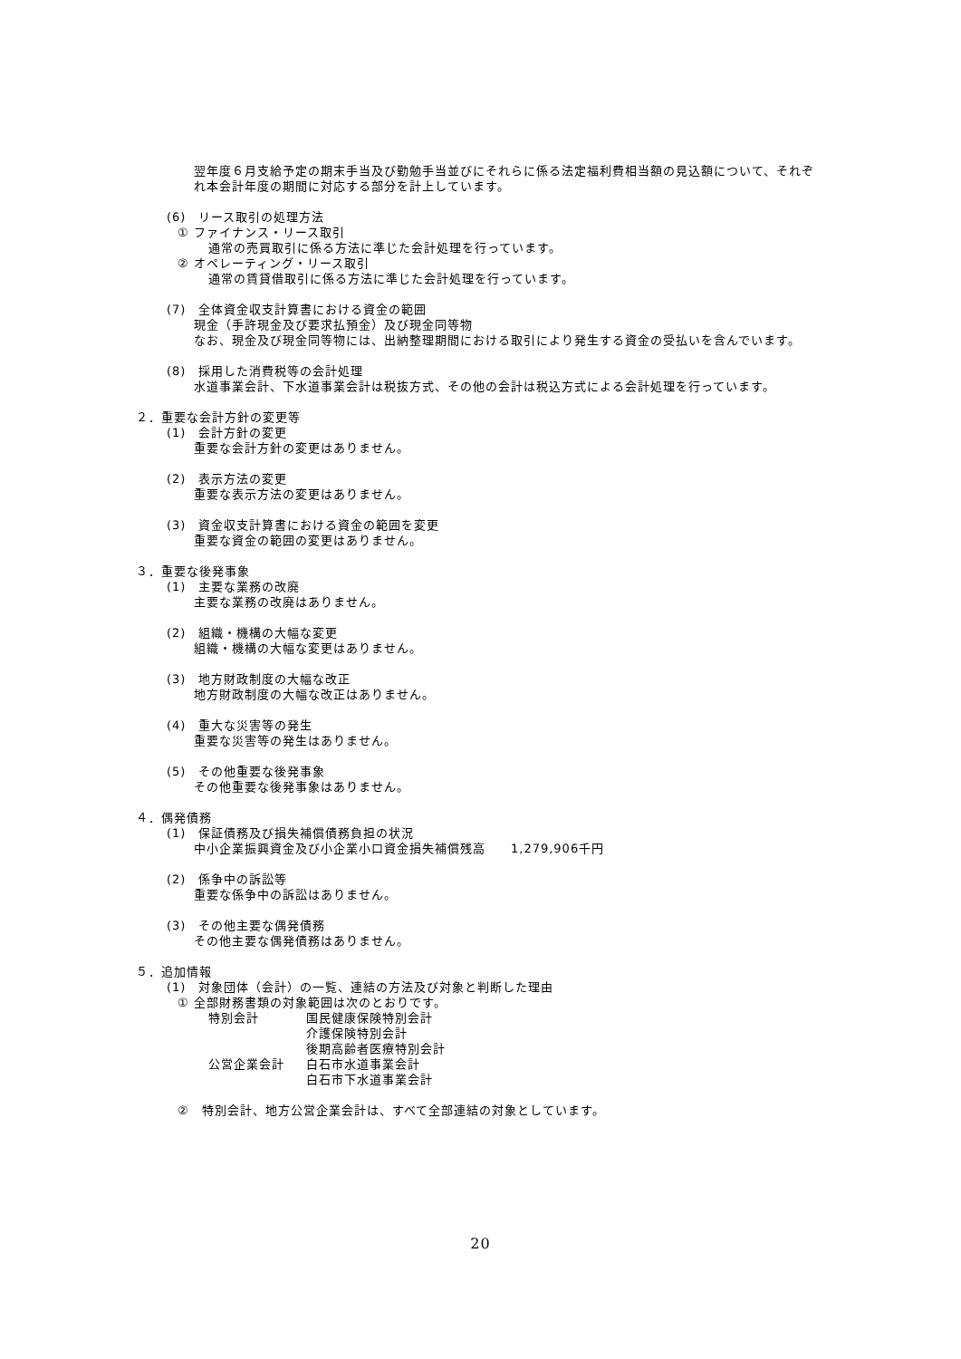翌年度６月支給予定の期末手当及び勤勉手当並びにそれらに係る法定福利費相当額の見込額について、それぞれ本会計年度の期間に対応する部分を計上しています。
(6)　リース取引の処理方法
① ファイナンス・リース取引
通常の売買取引に係る方法に準じた会計処理を行っています。
② オペレーティング・リース取引
通常の賃貸借取引に係る方法に準じた会計処理を行っています。
(7)　全体資金収支計算書における資金の範囲
現金（手許現金及び要求払預金）及び現金同等物
なお、現金及び現金同等物には、出納整理期間における取引により発生する資金の受払いを含んでいます。
(8)　採用した消費税等の会計処理
水道事業会計、下水道事業会計は税抜方式、その他の会計は税込方式による会計処理を行っています。
２．重要な会計方針の変更等
(1)　会計方針の変更
重要な会計方針の変更はありません。
(2)　表示方法の変更
重要な表示方法の変更はありません。
(3)　資金収支計算書における資金の範囲を変更
重要な資金の範囲の変更はありません。
３．重要な後発事象
(1)　主要な業務の改廃
主要な業務の改廃はありません。
(2)　組織・機構の大幅な変更
組織・機構の大幅な変更はありません。
(3)　地方財政制度の大幅な改正
地方財政制度の大幅な改正はありません。
(4)　重大な災害等の発生
重要な災害等の発生はありません。
(5)　その他重要な後発事象
その他重要な後発事象はありません。
４．偶発債務
(1)　保証債務及び損失補償債務負担の状況
中小企業振興資金及び小企業小口資金損失補償残高　　1,279,906千円
(2)　係争中の訴訟等
重要な係争中の訴訟はありません。
(3)　その他主要な偶発債務
その他主要な偶発債務はありません。
５．追加情報
(1)　対象団体（会計）の一覧、連結の方法及び対象と判断した理由
① 全部財務書類の対象範囲は次のとおりです。
特別会計 国民健康保険特別会計
介護保険特別会計
後期高齢者医療特別会計
公営企業会計 白石市水道事業会計
白石市下水道事業会計
②　特別会計、地方公営企業会計は、すべて全部連結の対象としています。
20